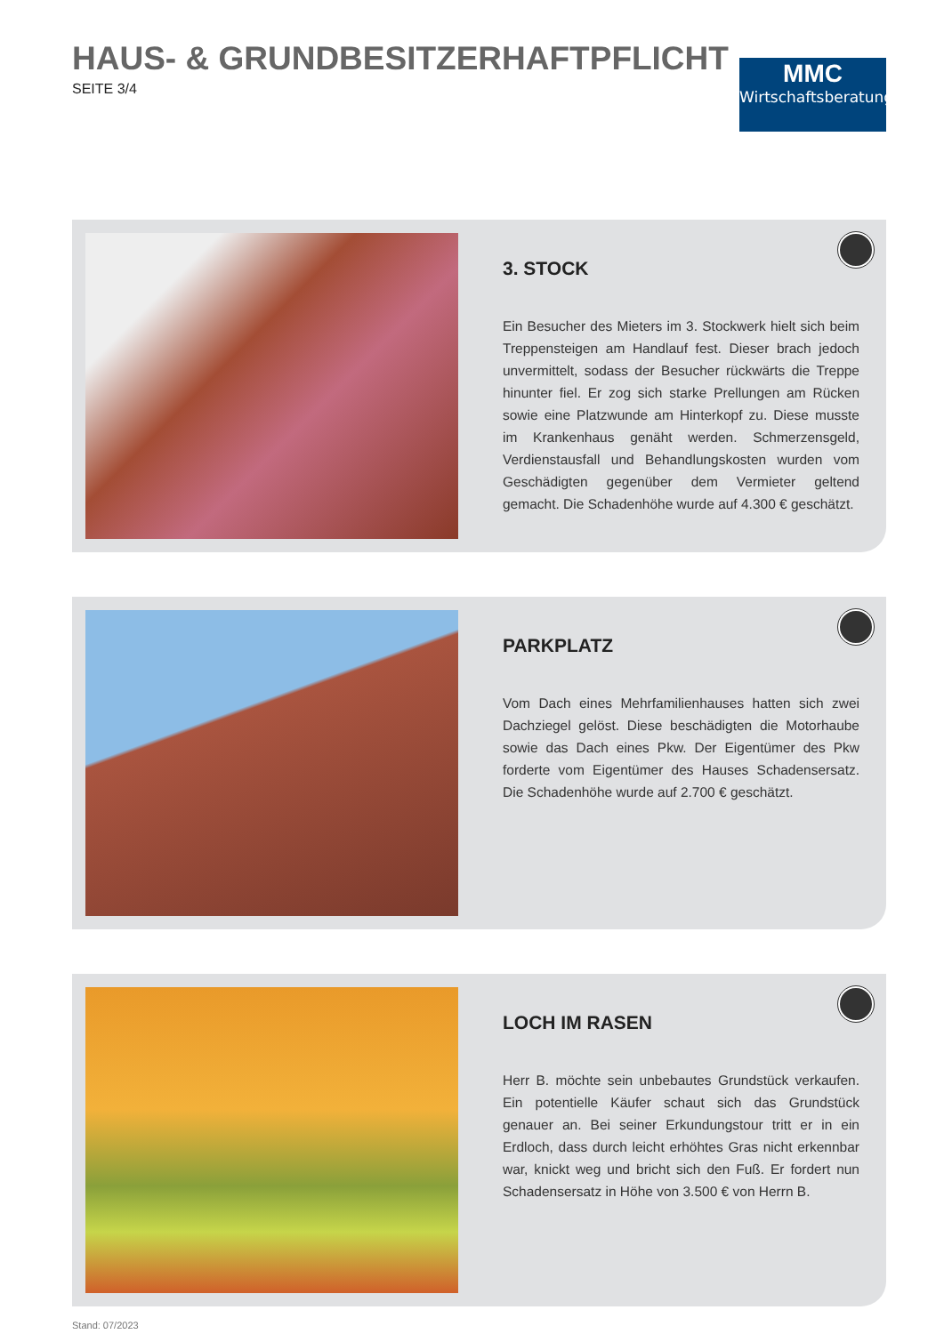HAUS- & GRUNDBESITZERHAFTPFLICHT
SEITE 3/4
MMC
Wirtschaftsberatung
3. STOCK
Ein Besucher des Mieters im 3. Stockwerk hielt sich beim Treppensteigen am Handlauf fest. Dieser brach jedoch unvermittelt, sodass der Besucher rückwärts die Treppe hinunter fiel. Er zog sich starke Prellungen am Rücken sowie eine Platzwunde am Hinterkopf zu. Diese musste im Krankenhaus genäht werden. Schmerzensgeld, Verdienstausfall und Behandlungskosten wurden vom Geschädigten gegenüber dem Vermieter geltend gemacht. Die Schadenhöhe wurde auf 4.300 € geschätzt.
PARKPLATZ
Vom Dach eines Mehrfamilienhauses hatten sich zwei Dachziegel gelöst. Diese beschädigten die Motorhaube sowie das Dach eines Pkw. Der Eigentümer des Pkw forderte vom Eigentümer des Hauses Schadensersatz. Die Schadenhöhe wurde auf 2.700 € geschätzt.
LOCH IM RASEN
Herr B. möchte sein unbebautes Grundstück verkaufen. Ein potentielle Käufer schaut sich das Grundstück genauer an. Bei seiner Erkundungstour tritt er in ein Erdloch, dass durch leicht erhöhtes Gras nicht erkennbar war, knickt weg und bricht sich den Fuß. Er fordert nun Schadensersatz in Höhe von 3.500 € von Herrn B.
Stand: 07/2023